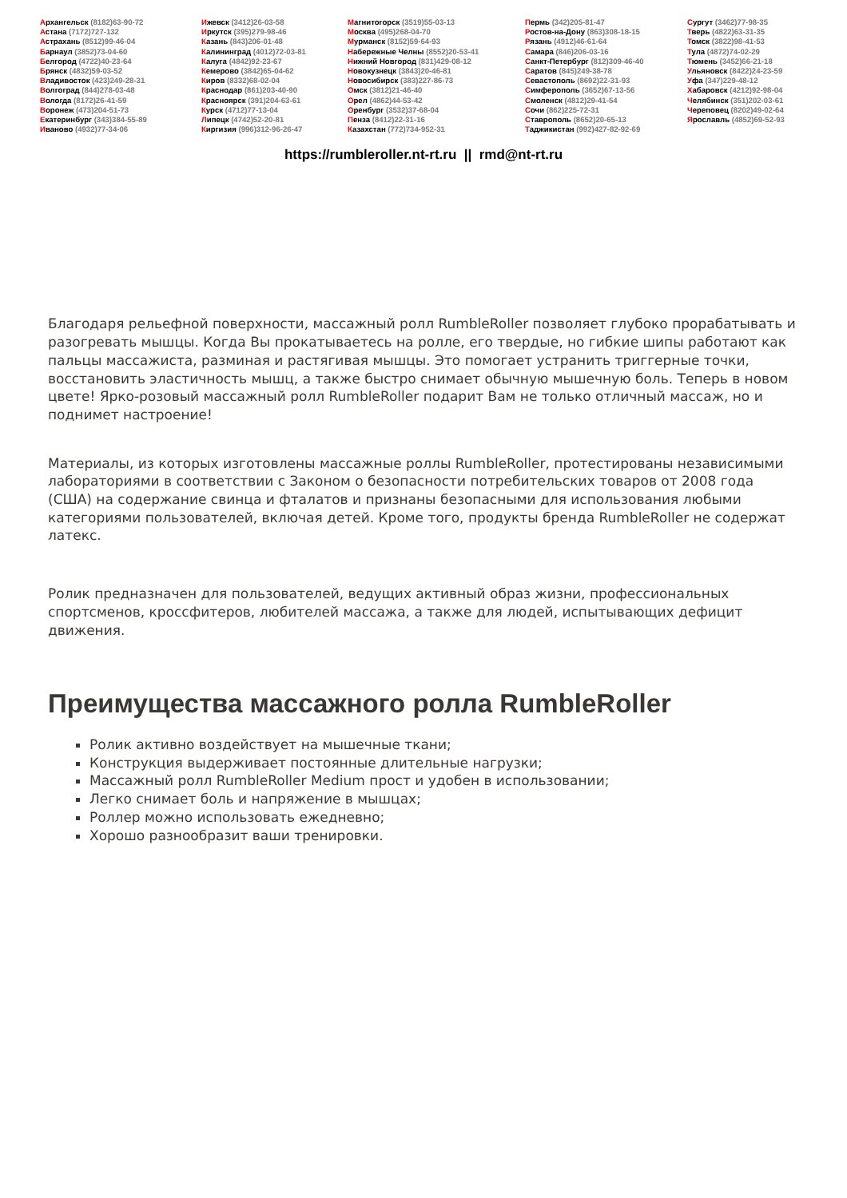Архангельск (8182)63-90-72
Астана (7172)727-132
Астрахань (8512)99-46-04
Барнаул (3852)73-04-60
Белгород (4722)40-23-64
Брянск (4832)59-03-52
Владивосток (423)249-28-31
Волгоград (844)278-03-48
Вологда (8172)26-41-59
Воронеж (473)204-51-73
Екатеринбург (343)384-55-89
Иваново (4932)77-34-06
Ижевск (3412)26-03-58
Иркутск (395)279-98-46
Казань (843)206-01-48
Калининград (4012)72-03-81
Калуга (4842)92-23-67
Кемерово (3842)65-04-62
Киров (8332)68-02-04
Краснодар (861)203-40-90
Красноярск (391)204-63-61
Курск (4712)77-13-04
Липецк (4742)52-20-81
Киргизия (996)312-96-26-47
Магнитогорск (3519)55-03-13
Москва (495)268-04-70
Мурманск (8152)59-64-93
Набережные Челны (8552)20-53-41
Нижний Новгород (831)429-08-12
Новокузнецк (3843)20-46-81
Новосибирск (383)227-86-73
Омск (3812)21-46-40
Орел (4862)44-53-42
Оренбург (3532)37-68-04
Пенза (8412)22-31-16
Казахстан (772)734-952-31
Пермь (342)205-81-47
Ростов-на-Дону (863)308-18-15
Рязань (4912)46-61-64
Самара (846)206-03-16
Санкт-Петербург (812)309-46-40
Саратов (845)249-38-78
Севастополь (8692)22-31-93
Симферополь (3652)67-13-56
Смоленск (4812)29-41-54
Сочи (862)225-72-31
Ставрополь (8652)20-65-13
Таджикистан (992)427-82-92-69
Сургут (3462)77-98-35
Тверь (4822)63-31-35
Томск (3822)98-41-53
Тула (4872)74-02-29
Тюмень (3452)66-21-18
Ульяновск (8422)24-23-59
Уфа (347)229-48-12
Хабаровск (4212)92-98-04
Челябинск (351)202-03-61
Череповец (8202)49-02-64
Ярославль (4852)69-52-93
https://rumbleroller.nt-rt.ru || rmd@nt-rt.ru
Благодаря рельефной поверхности, массажный ролл RumbleRoller позволяет глубоко прорабатывать и разогревать мышцы. Когда Вы прокатываетесь на ролле, его твердые, но гибкие шипы работают как пальцы массажиста, разминая и растягивая мышцы. Это помогает устранить триггерные точки, восстановить эластичность мышц, а также быстро снимает обычную мышечную боль. Теперь в новом цвете! Ярко-розовый массажный ролл RumbleRoller подарит Вам не только отличный массаж, но и поднимет настроение!
Материалы, из которых изготовлены массажные роллы RumbleRoller, протестированы независимыми лабораториями в соответствии с Законом о безопасности потребительских товаров от 2008 года (США) на содержание свинца и фталатов и признаны безопасными для использования любыми категориями пользователей, включая детей. Кроме того, продукты бренда RumbleRoller не содержат латекс.
Ролик предназначен для пользователей, ведущих активный образ жизни, профессиональных спортсменов, кроссфитеров, любителей массажа, а также для людей, испытывающих дефицит движения.
Преимущества массажного ролла RumbleRoller
Ролик активно воздействует на мышечные ткани;
Конструкция выдерживает постоянные длительные нагрузки;
Массажный ролл RumbleRoller Medium прост и удобен в использовании;
Легко снимает боль и напряжение в мышцах;
Роллер можно использовать ежедневно;
Хорошо разнообразит ваши тренировки.